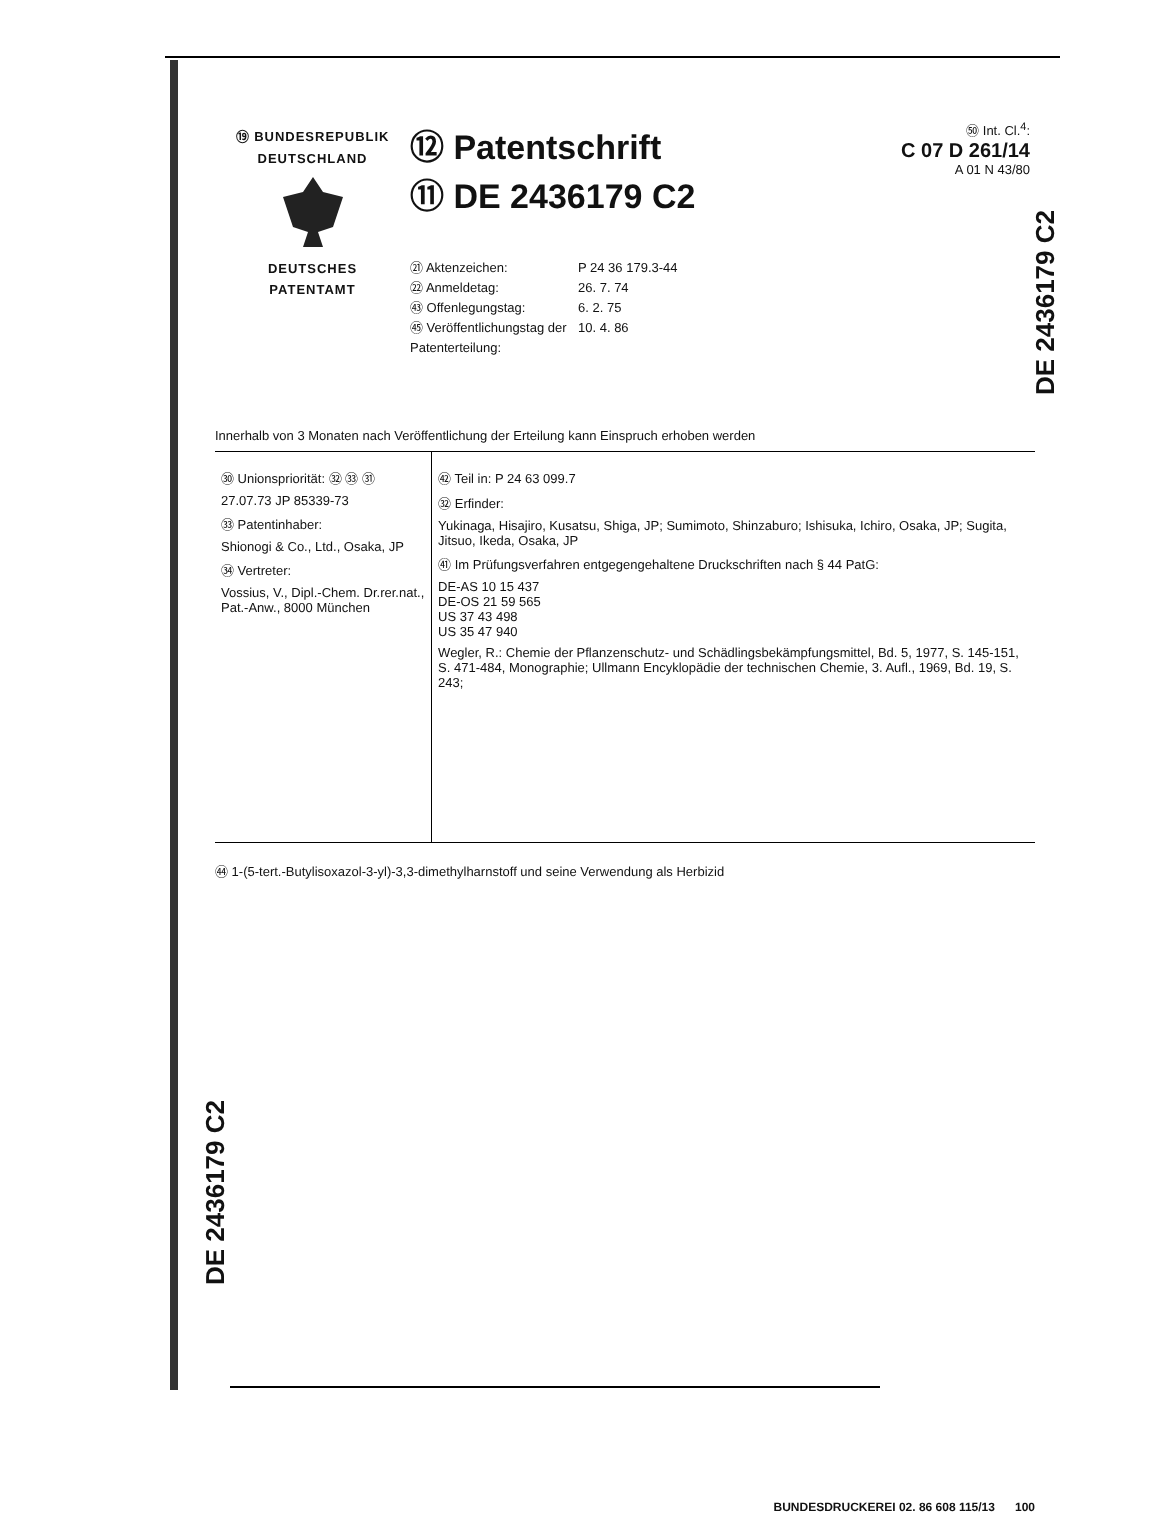⑲ BUNDESREPUBLIK
DEUTSCHLAND
DEUTSCHES
PATENTAMT
⑫ Patentschrift
⑪ DE 2436179 C2
㉑ Aktenzeichen: P 24 36 179.3-44
㉒ Anmeldetag: 26. 7. 74
㊸ Offenlegungstag: 6. 2. 75
㊺ Veröffentlichungstag der Patenterteilung: 10. 4. 86
㊿ Int. Cl.<sup>4</sup>:
C 07 D 261/14
A 01 N 43/80
Innerhalb von 3 Monaten nach Veröffentlichung der Erteilung kann Einspruch erhoben werden
㉚ Unionspriorität: ㉜ ㉝ ㉛
27.07.73 JP 85339-73
㉝ Patentinhaber:
Shionogi & Co., Ltd., Osaka, JP
㉞ Vertreter:
Vossius, V., Dipl.-Chem. Dr.rer.nat., Pat.-Anw., 8000 München
㊷ Teil in: P 24 63 099.7
㉜ Erfinder:
Yukinaga, Hisajiro, Kusatsu, Shiga, JP; Sumimoto, Shinzaburo; Ishisuka, Ichiro, Osaka, JP; Sugita, Jitsuo, Ikeda, Osaka, JP
㊶ Im Prüfungsverfahren entgegengehaltene Druckschriften nach § 44 PatG:
DE-AS 10 15 437
DE-OS 21 59 565
US 37 43 498
US 35 47 940
Wegler, R.: Chemie der Pflanzenschutz- und Schädlingsbekämpfungsmittel, Bd. 5, 1977, S. 145-151, S. 471-484, Monographie; Ullmann Encyklopädie der technischen Chemie, 3. Aufl., 1969, Bd. 19, S. 243;
㊹ 1-(5-tert.-Butylisoxazol-3-yl)-3,3-dimethylharnstoff und seine Verwendung als Herbizid
BUNDESDRUCKEREI 02. 86 608 115/13 100
DE 2436179 C2
DE 2436179 C2